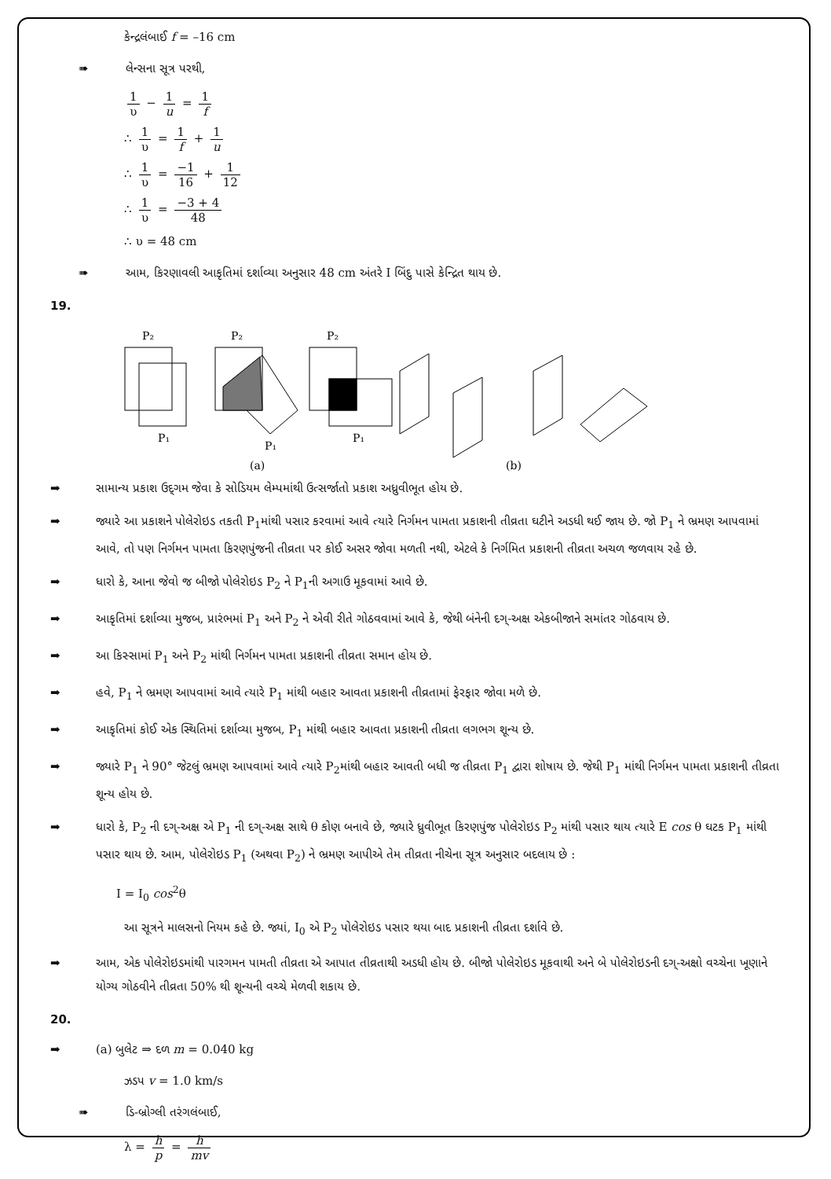કેન્દ્રલંબાઈ f = –16 cm
➠ લેન્સના સૂત્ર પરથી,
1 υ − 1 u = 1 f
∴ 1 υ = 1 f + 1 u
∴ 1 υ = −1 16 + 1 12
∴ 1 υ = −3 + 4 48
∴ υ = 48 cm
➠ આમ, કિરણાવલી આકૃતિમાં દર્શાવ્યા અનુસાર 48 cm અંતરે I બિંદુ પાસે કેન્દ્રિત થાય છે.
19.
P₂
P₁
P₂
P₁
P₂
P₁
(a)
(b)
➡ સામાન્ય પ્રકાશ ઉદ્‌ગમ જેવા કે સોડિયમ લેમ્પમાંથી ઉત્સર્જાતો પ્રકાશ અધ્રુવીભૂત હોય છે.
➡ જ્યારે આ પ્રકાશને પોલેરોઇડ તકતી P<sub>1</sub>માંથી પસાર કરવામાં આવે ત્યારે નિર્ગમન પામતા પ્રકાશની તીવ્રતા ઘટીને અડધી થઈ જાય છે. જો P<sub>1</sub> ને ભ્રમણ આપવામાં આવે, તો પણ નિર્ગમન પામતા કિરણપુંજની તીવ્રતા પર કોઈ અસર જોવા મળતી નથી, એટલે કે નિર્ગમિત પ્રકાશની તીવ્રતા અચળ જળવાય રહે છે.
➡ ધારો કે, આના જેવો જ બીજો પોલેરોઇડ P<sub>2</sub> ને P<sub>1</sub>ની અગાઉ મૂકવામાં આવે છે.
➡ આકૃતિમાં દર્શાવ્યા મુજબ, પ્રારંભમાં P<sub>1</sub> અને P<sub>2</sub> ને એવી રીતે ગોઠવવામાં આવે કે, જેથી બંનેની દગ્-અક્ષ એકબીજાને સમાંતર ગોઠવાય છે.
➡ આ કિસ્સામાં P<sub>1</sub> અને P<sub>2</sub> માંથી નિર્ગમન પામતા પ્રકાશની તીવ્રતા સમાન હોય છે.
➡ હવે, P<sub>1</sub> ને ભ્રમણ આપવામાં આવે ત્યારે P<sub>1</sub> માંથી બહાર આવતા પ્રકાશની તીવ્રતામાં ફેરફાર જોવા મળે છે.
➡ આકૃતિમાં કોઈ એક સ્થિતિમાં દર્શાવ્યા મુજબ, P<sub>1</sub> માંથી બહાર આવતા પ્રકાશની તીવ્રતા લગભગ શૂન્ય છે.
➡ જ્યારે P<sub>1</sub> ને 90° જેટલું ભ્રમણ આપવામાં આવે ત્યારે P<sub>2</sub>માંથી બહાર આવતી બધી જ તીવ્રતા P<sub>1</sub> દ્વારા શોષાય છે. જેથી P<sub>1</sub> માંથી નિર્ગમન પામતા પ્રકાશની તીવ્રતા શૂન્ય હોય છે.
➡ ધારો કે, P<sub>2</sub> ની દગ્-અક્ષ એ P<sub>1</sub> ની દગ્-અક્ષ સાથે θ કોણ બનાવે છે, જ્યારે ધ્રુવીભૂત કિરણપુંજ પોલેરોઇડ P<sub>2</sub> માંથી પસાર થાય ત્યારે E cos θ ઘટક P<sub>1</sub> માંથી પસાર થાય છે. આમ, પોલેરોઇડ P<sub>1</sub> (અથવા P<sub>2</sub>) ને ભ્રમણ આપીએ તેમ તીવ્રતા નીચેના સૂત્ર અનુસાર બદલાય છે :
I = I<sub>0</sub> cos<sup>2</sup>θ
આ સૂત્રને માલસનો નિયમ કહે છે. જ્યાં, I<sub>0</sub> એ P<sub>2</sub> પોલેરોઇડ પસાર થયા બાદ પ્રકાશની તીવ્રતા દર્શાવે છે.
➡ આમ, એક પોલેરોઇડમાંથી પારગમન પામતી તીવ્રતા એ આપાત તીવ્રતાથી અડધી હોય છે. બીજો પોલેરોઇડ મૂકવાથી અને બે પોલેરોઇડની દગ્-અક્ષો વચ્ચેના ખૂણાને યોગ્ય ગોઠવીને તીવ્રતા 50% થી શૂન્યની વચ્ચે મેળવી શકાય છે.
20.
➡ (a) બુલેટ ⇒ દળ m = 0.040 kg
ઝડપ v = 1.0 km/s
➠ ડિ-બ્રોગ્લી તરંગલંબાઈ,
λ = h p = h mv